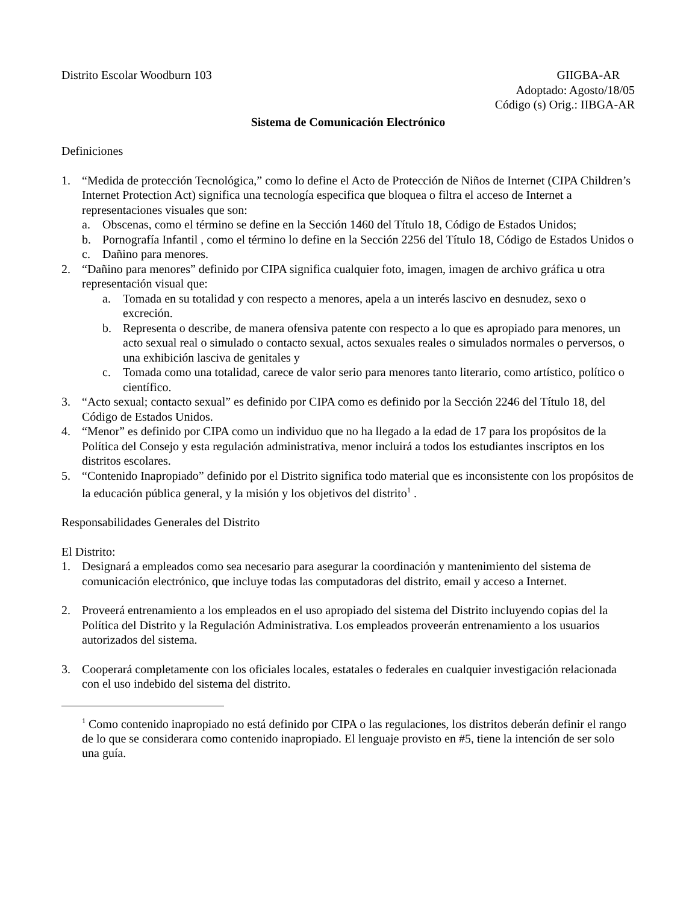Distrito Escolar Woodburn 103 GIIGBA-AR
Adoptado: Agosto/18/05
Código (s) Orig.: IIBGA-AR
Sistema de Comunicación Electrónico
Definiciones
1. “Medida de protección Tecnológica,” como lo define el Acto de Protección de Niños de Internet (CIPA Children’s Internet Protection Act) significa una tecnología especifica que bloquea o filtra el acceso de Internet a representaciones visuales que son:
a. Obscenas, como el término se define en la Sección 1460 del Título 18, Código de Estados Unidos;
b. Pornografía Infantil , como el término lo define en la Sección 2256 del Título 18, Código de Estados Unidos o
c. Dañino para menores.
2. “Dañino para menores” definido por CIPA significa cualquier foto, imagen, imagen de archivo gráfica u otra representación visual que:
a. Tomada en su totalidad y con respecto a menores, apela a un interés lascivo en desnudez, sexo o excreción.
b. Representa o describe, de manera ofensiva patente con respecto a lo que es apropiado para menores, un acto sexual real o simulado o contacto sexual, actos sexuales reales o simulados normales o perversos, o una exhibición lasciva de genitales y
c. Tomada como una totalidad, carece de valor serio para menores tanto literario, como artístico, político o científico.
3. “Acto sexual; contacto sexual” es definido por CIPA como es definido por la Sección 2246 del Título 18, del Código de Estados Unidos.
4. “Menor” es definido por CIPA como un individuo que no ha llegado a la edad de 17 para los propósitos de la Política del Consejo y esta regulación administrativa, menor incluirá a todos los estudiantes inscriptos en los distritos escolares.
5. “Contenido Inapropiado” definido por el Distrito significa todo material que es inconsistente con los propósitos de la educación pública general, y la misión y los objetivos del distrito<sup>1</sup> .
Responsabilidades Generales del Distrito
El Distrito:
1. Designará a empleados como sea necesario para asegurar la coordinación y mantenimiento del sistema de comunicación electrónico, que incluye todas las computadoras del distrito, email y acceso a Internet.
2. Proveerá entrenamiento a los empleados en el uso apropiado del sistema del Distrito incluyendo copias del la Política del Distrito y la Regulación Administrativa. Los empleados proveerán entrenamiento a los usuarios autorizados del sistema.
3. Cooperará completamente con los oficiales locales, estatales o federales en cualquier investigación relacionada con el uso indebido del sistema del distrito.
<sup>1</sup> Como contenido inapropiado no está definido por CIPA o las regulaciones, los distritos deberán definir el rango de lo que se considerara como contenido inapropiado. El lenguaje provisto en #5, tiene la intención de ser solo una guía.